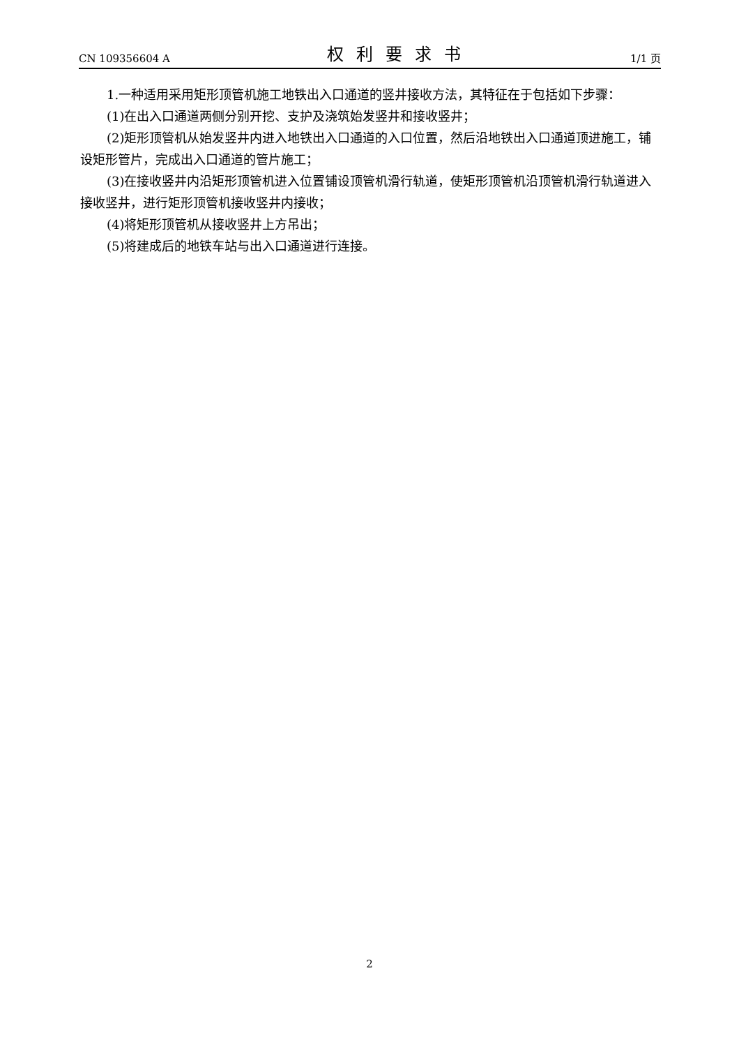CN 109356604 A 权利要求书 1/1 页
1.一种适用采用矩形顶管机施工地铁出入口通道的竖井接收方法，其特征在于包括如下步骤：
(1)在出入口通道两侧分别开挖、支护及浇筑始发竖井和接收竖井；
(2)矩形顶管机从始发竖井内进入地铁出入口通道的入口位置，然后沿地铁出入口通道顶进施工，铺设矩形管片，完成出入口通道的管片施工；
(3)在接收竖井内沿矩形顶管机进入位置铺设顶管机滑行轨道，使矩形顶管机沿顶管机滑行轨道进入接收竖井，进行矩形顶管机接收竖井内接收；
(4)将矩形顶管机从接收竖井上方吊出；
(5)将建成后的地铁车站与出入口通道进行连接。
2